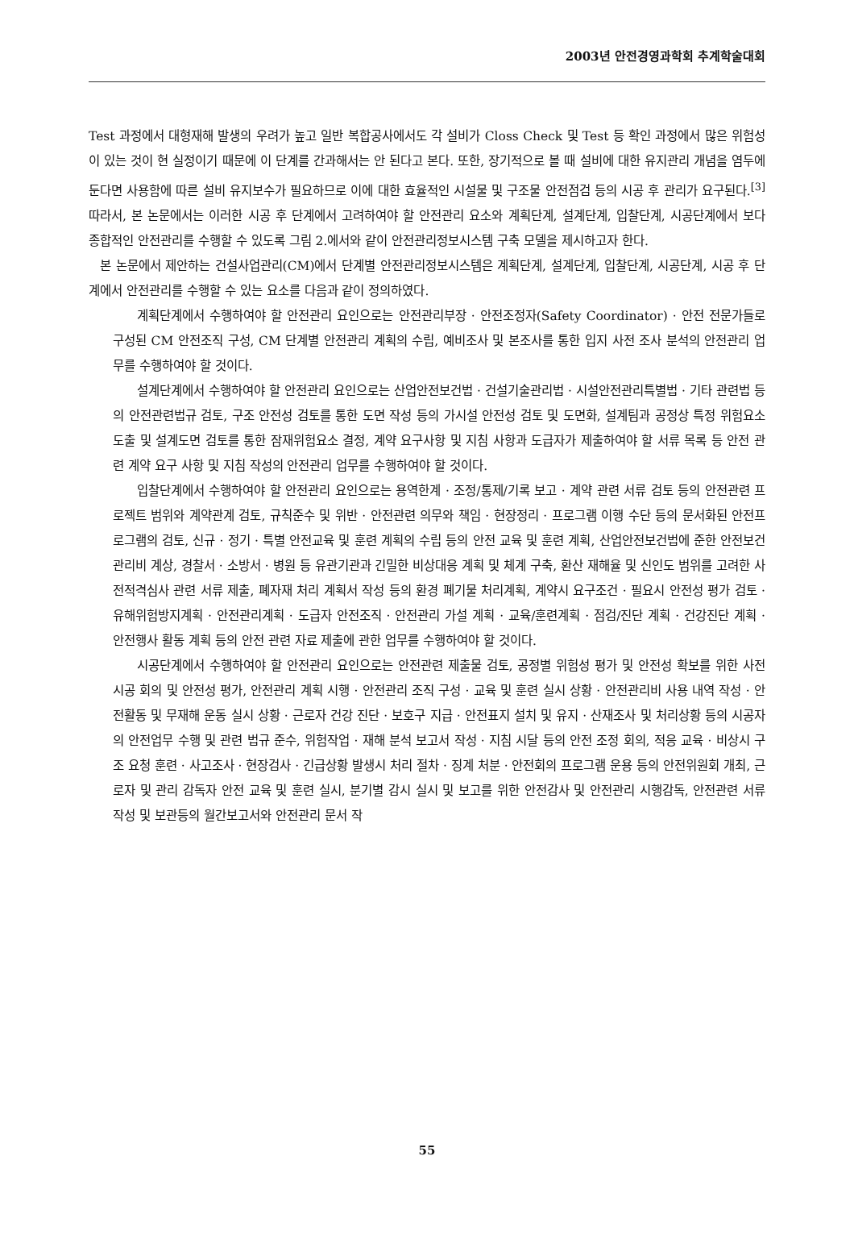2003년 안전경영과학회 추계학술대회
Test 과정에서 대형재해 발생의 우려가 높고 일반 복합공사에서도 각 설비가 Closs Check 및 Test 등 확인 과정에서 많은 위험성이 있는 것이 현 실정이기 때문에 이 단계를 간과해서는 안 된다고 본다. 또한, 장기적으로 볼 때 설비에 대한 유지관리 개념을 염두에 둔다면 사용함에 따른 설비 유지보수가 필요하므로 이에 대한 효율적인 시설물 및 구조물 안전점검 등의 시공 후 관리가 요구된다.<sup>[3]</sup> 따라서, 본 논문에서는 이러한 시공 후 단계에서 고려하여야 할 안전관리 요소와 계획단계, 설계단계, 입찰단계, 시공단계에서 보다 종합적인 안전관리를 수행할 수 있도록 그림 2.에서와 같이 안전관리정보시스템 구축 모델을 제시하고자 한다.
본 논문에서 제안하는 건설사업관리(CM)에서 단계별 안전관리정보시스템은 계획단계, 설계단계, 입찰단계, 시공단계, 시공 후 단계에서 안전관리를 수행할 수 있는 요소를 다음과 같이 정의하였다.
계획단계에서 수행하여야 할 안전관리 요인으로는 안전관리부장 · 안전조정자(Safety Coordinator) · 안전 전문가들로 구성된 CM 안전조직 구성, CM 단계별 안전관리 계획의 수립, 예비조사 및 본조사를 통한 입지 사전 조사 분석의 안전관리 업무를 수행하여야 할 것이다.
설계단계에서 수행하여야 할 안전관리 요인으로는 산업안전보건법 · 건설기술관리법 · 시설안전관리특별법 · 기타 관련법 등의 안전관련법규 검토, 구조 안전성 검토를 통한 도면 작성 등의 가시설 안전성 검토 및 도면화, 설계팀과 공정상 특정 위험요소 도출 및 설계도면 검토를 통한 잠재위험요소 결정, 계약 요구사항 및 지침 사항과 도급자가 제출하여야 할 서류 목록 등 안전 관련 계약 요구 사항 및 지침 작성의 안전관리 업무를 수행하여야 할 것이다.
입찰단계에서 수행하여야 할 안전관리 요인으로는 용역한계 · 조정/통제/기록 보고 · 계약 관련 서류 검토 등의 안전관련 프로젝트 범위와 계약관계 검토, 규칙준수 및 위반 · 안전관련 의무와 책임 · 현장정리 · 프로그램 이행 수단 등의 문서화된 안전프로그램의 검토, 신규 · 정기 · 특별 안전교육 및 훈련 계획의 수립 등의 안전 교육 및 훈련 계획, 산업안전보건법에 준한 안전보건관리비 계상, 경찰서 · 소방서 · 병원 등 유관기관과 긴밀한 비상대응 계획 및 체계 구축, 환산 재해율 및 신인도 범위를 고려한 사전적격심사 관련 서류 제출, 폐자재 처리 계획서 작성 등의 환경 폐기물 처리계획, 계약시 요구조건 · 필요시 안전성 평가 검토 · 유해위험방지계획 · 안전관리계획 · 도급자 안전조직 · 안전관리 가설 계획 · 교육/훈련계획 · 점검/진단 계획 · 건강진단 계획 · 안전행사 활동 계획 등의 안전 관련 자료 제출에 관한 업무를 수행하여야 할 것이다.
시공단계에서 수행하여야 할 안전관리 요인으로는 안전관련 제출물 검토, 공정별 위험성 평가 및 안전성 확보를 위한 사전 시공 회의 및 안전성 평가, 안전관리 계획 시행 · 안전관리 조직 구성 · 교육 및 훈련 실시 상황 · 안전관리비 사용 내역 작성 · 안전활동 및 무재해 운동 실시 상황 · 근로자 건강 진단 · 보호구 지급 · 안전표지 설치 및 유지 · 산재조사 및 처리상황 등의 시공자의 안전업무 수행 및 관련 법규 준수, 위험작업 · 재해 분석 보고서 작성 · 지침 시달 등의 안전 조정 회의, 적응 교육 · 비상시 구조 요청 훈련 · 사고조사 · 현장검사 · 긴급상황 발생시 처리 절차 · 징계 처분 · 안전회의 프로그램 운용 등의 안전위원회 개최, 근로자 및 관리 감독자 안전 교육 및 훈련 실시, 분기별 감시 실시 및 보고를 위한 안전감사 및 안전관리 시행감독, 안전관련 서류 작성 및 보관등의 월간보고서와 안전관리 문서 작
55